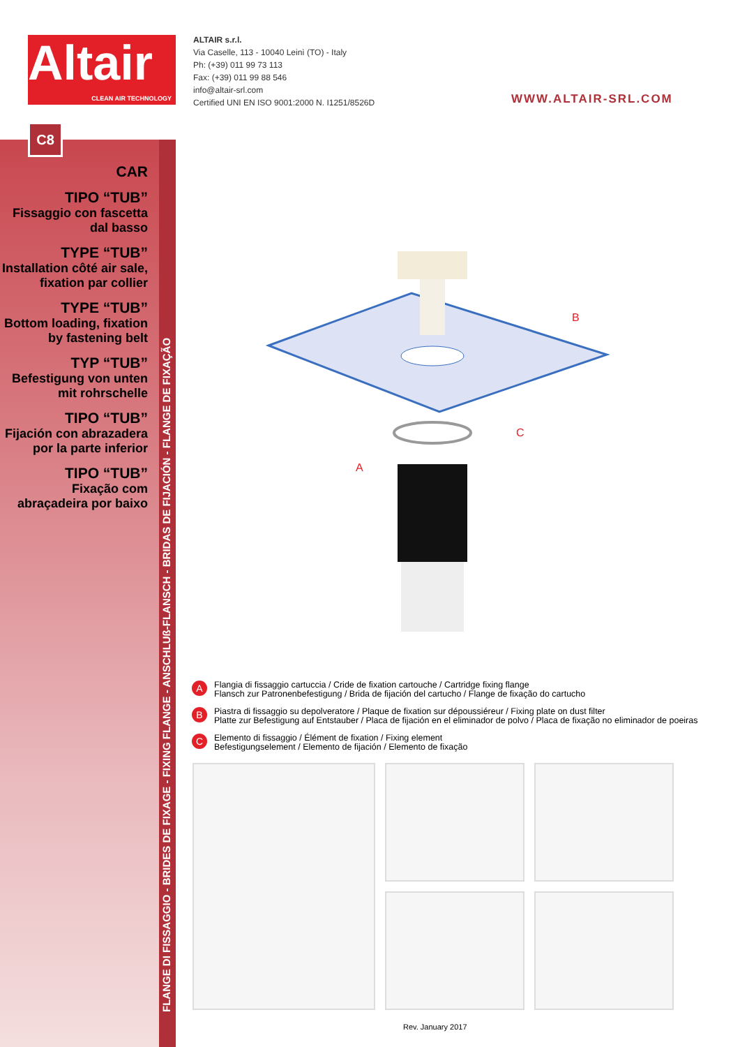Altair
CLEAN AIR TECHNOLOGY
ALTAIR s.r.l.
Via Caselle, 113 - 10040 Leinì (TO) - Italy
Ph: (+39) 011 99 73 113
Fax: (+39) 011 99 88 546
info@altair-srl.com
Certified UNI EN ISO 9001:2000 N. I1251/8526D
WWW.ALTAIR-SRL.COM
C8
CAR
TIPO “TUB”
Fissaggio con fascetta dal basso
TYPE “TUB”
Installation côté air sale, fixation par collier
TYPE “TUB”
Bottom loading, fixation by fastening belt
TYP “TUB”
Befestigung von unten mit rohrschelle
TIPO “TUB”
Fijación con abrazadera por la parte inferior
TIPO “TUB”
Fixação com abraçadeira por baixo
FLANGE DI FISSAGGIO - BRIDES DE FIXAGE - FIXING FLANGE - ANSCHLUß-FLANSCH - BRIDAS DE FIJACIÓN - FLANGE DE FIXAÇÃO
B
C
A
A
Flangia di fissaggio cartuccia / Cride de fixation cartouche / Cartridge fixing flange
Flansch zur Patronenbefestigung / Brida de fijación del cartucho / Flange de fixação do cartucho
B
Piastra di fissaggio su depolveratore / Plaque de fixation sur dépoussiéreur / Fixing plate on dust filter
Platte zur Befestigung auf Entstauber / Placa de fijación en el eliminador de polvo / Placa de fixação no eliminador de poeiras
C
Elemento di fissaggio / Élément de fixation / Fixing element
Befestigungselement / Elemento de fijación / Elemento de fixação
Rev. January 2017